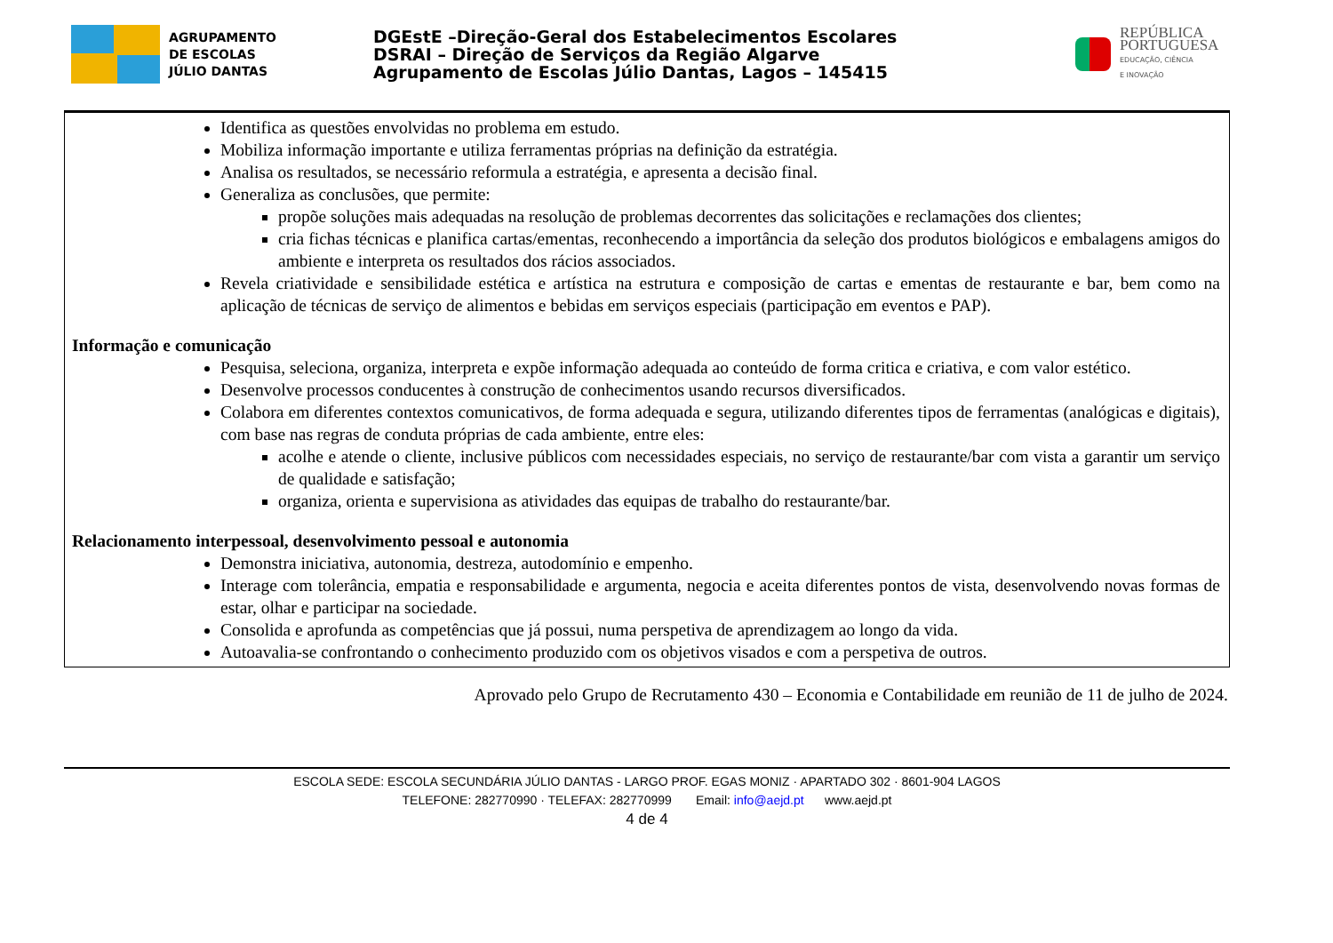AGRUPAMENTO
DE ESCOLAS
JÚLIO DANTAS
DGEstE –Direção-Geral dos Estabelecimentos Escolares
DSRAI – Direção de Serviços da Região Algarve
Agrupamento de Escolas Júlio Dantas, Lagos – 145415
REPÚBLICA
PORTUGUESA
EDUCAÇÃO, CIÊNCIA
E INOVAÇÃO
Identifica as questões envolvidas no problema em estudo.
Mobiliza informação importante e utiliza ferramentas próprias na definição da estratégia.
Analisa os resultados, se necessário reformula a estratégia, e apresenta a decisão final.
Generaliza as conclusões, que permite:
propõe soluções mais adequadas na resolução de problemas decorrentes das solicitações e reclamações dos clientes;
cria fichas técnicas e planifica cartas/ementas, reconhecendo a importância da seleção dos produtos biológicos e embalagens amigos do ambiente e interpreta os resultados dos rácios associados.
Revela criatividade e sensibilidade estética e artística na estrutura e composição de cartas e ementas de restaurante e bar, bem como na aplicação de técnicas de serviço de alimentos e bebidas em serviços especiais (participação em eventos e PAP).
Informação e comunicação
Pesquisa, seleciona, organiza, interpreta e expõe informação adequada ao conteúdo de forma critica e criativa, e com valor estético.
Desenvolve processos conducentes à construção de conhecimentos usando recursos diversificados.
Colabora em diferentes contextos comunicativos, de forma adequada e segura, utilizando diferentes tipos de ferramentas (analógicas e digitais), com base nas regras de conduta próprias de cada ambiente, entre eles:
acolhe e atende o cliente, inclusive públicos com necessidades especiais, no serviço de restaurante/bar com vista a garantir um serviço de qualidade e satisfação;
organiza, orienta e supervisiona as atividades das equipas de trabalho do restaurante/bar.
Relacionamento interpessoal, desenvolvimento pessoal e autonomia
Demonstra iniciativa, autonomia, destreza, autodomínio e empenho.
Interage com tolerância, empatia e responsabilidade e argumenta, negocia e aceita diferentes pontos de vista, desenvolvendo novas formas de estar, olhar e participar na sociedade.
Consolida e aprofunda as competências que já possui, numa perspetiva de aprendizagem ao longo da vida.
Autoavalia-se confrontando o conhecimento produzido com os objetivos visados e com a perspetiva de outros.
Aprovado pelo Grupo de Recrutamento 430 – Economia e Contabilidade em reunião de 11 de julho de 2024.
ESCOLA SEDE: ESCOLA SECUNDÁRIA JÚLIO DANTAS - LARGO PROF. EGAS MONIZ · APARTADO 302 · 8601-904 LAGOS
TELEFONE: 282770990 · TELEFAX: 282770999 Email: info@aejd.pt www.aejd.pt
4 de 4